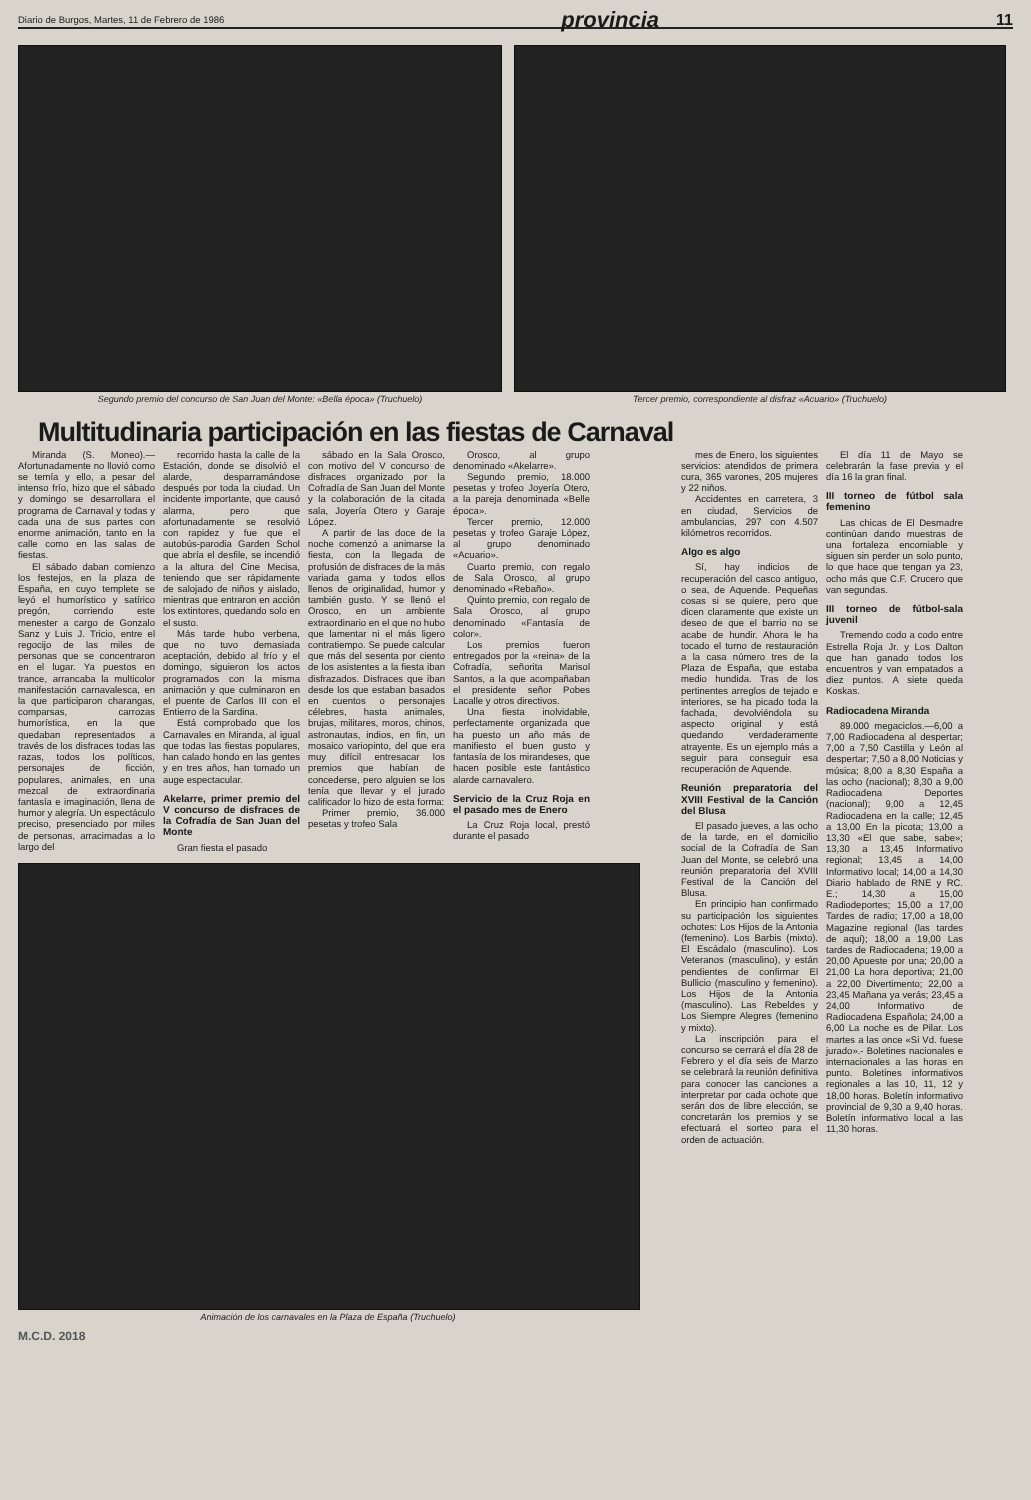Diario de Burgos, Martes, 11 de Febrero de 1986 provincia 11
Segundo premio del concurso de San Juan del Monte: «Bella época» (Truchuelo)
Tercer premio, correspondiente al disfraz «Acuario» (Truchuelo)
Multitudinaria participación en las fiestas de Carnaval
Miranda (S. Moneo).— Afortunadamente no llovió como se temía y ello, a pesar del intenso frío, hizo que el sábado y domingo se desarrollara el programa de Carnaval y todas y cada una de sus partes con enorme animación, tanto en la calle como en las salas de fiestas.
El sábado daban comienzo los festejos, en la plaza de España, en cuyo templete se leyó el humorístico y satírico pregón, corriendo este menester a cargo de Gonzalo Sanz y Luis J. Tricio, entre el regocijo de las miles de personas que se concentraron en el lugar. Ya puestos en trance, arrancaba la multicolor manifestación carnavalesca, en la que participaron charangas, comparsas, carrozas humorística, en la que quedaban representados a través de los disfraces todas las razas, todos los políticos, personajes de ficción, populares, animales, en una mezcal de extraordinaria fantasía e imaginación, llena de humor y alegría. Un espectáculo preciso, presenciado por miles de personas, arracimadas a lo largo del
recorrido hasta la calle de la Estación, donde se disolvió el alarde, desparramándose después por toda la ciudad. Un incidente importante, que causó alarma, pero que afortunadamente se resolvió con rapidez y fue que el autobús-parodia Garden Schol que abría el desfile, se incendió a la altura del Cine Mecisa, teniendo que ser rápidamente de salojado de niños y aislado, mientras que entraron en acción los extintores, quedando solo en el susto.
Más tarde hubo verbena, que no tuvo demasiada aceptación, debido al frío y el domingo, siguieron los actos programados con la misma animación y que culminaron en el puente de Carlos III con el Entierro de la Sardina.
Está comprobado que los Carnavales en Miranda, al igual que todas las fiestas populares, han calado hondo en las gentes y en tres años, han tomado un auge espectacular.
Akelarre, primer premio del V concurso de disfraces de la Cofradía de San Juan del Monte
Gran fiesta el pasado
sábado en la Sala Orosco, con motivo del V concurso de disfraces organizado por la Cofradía de San Juan del Monte y la colaboración de la citada sala, Joyería Otero y Garaje López.
A partir de las doce de la noche comenzó a animarse la fiesta, con la llegada de profusión de disfraces de la más variada gama y todos ellos llenos de originalidad, humor y también gusto. Y se llenó el Orosco, en un ambiente extraordinario en el que no hubo que lamentar ni el más ligero contratiempo. Se puede calcular que más del sesenta por ciento de los asistentes a la fiesta iban disfrazados. Disfraces que iban desde los que estaban basados en cuentos o personajes célebres, hasta animales, brujas, militares, moros, chinos, astronautas, indios, en fin, un mosaico variopinto, del que era muy difícil entresacar los premios que habían de concederse, pero alguien se los tenía que llevar y el jurado calificador lo hizo de esta forma:
Primer premio, 36.000 pesetas y trofeo Sala
Orosco, al grupo denominado «Akelarre».
Segundo premio, 18.000 pesetas y trofeo Joyería Otero, a la pareja denominada «Belle época».
Tercer premio, 12.000 pesetas y trofeo Garaje López, al grupo denominado «Acuario».
Cuarto premio, con regalo de Sala Orosco, al grupo denominado «Rebaño».
Quinto premio, con regalo de Sala Orosco, al grupo denominado «Fantasía de color».
Los premios fueron entregados por la «reina» de la Cofradía, señorita Marisol Santos, a la que acompañaban el presidente señor Pobes Lacalle y otros directivos.
Una fiesta inolvidable, perfectamente organizada que ha puesto un año más de manifiesto el buen gusto y fantasía de los mirandeses, que hacen posible este fantástico alarde carnavalero.
Servicio de la Cruz Roja en el pasado mes de Enero
La Cruz Roja local, prestó durante el pasado
Animación de los carnavales en la Plaza de España (Truchuelo)
mes de Enero, los siguientes servicios: atendidos de primera cura, 365 varones, 205 mujeres y 22 niños.
Accidentes en carretera, 3 en ciudad, Servicios de ambulancias, 297 con 4.507 kilómetros recorridos.
Algo es algo
Sí, hay indicios de recuperación del casco antiguo, o sea, de Aquende. Pequeñas cosas si se quiere, pero que dicen claramente que existe un deseo de que el barrio no se acabe de hundir. Ahora le ha tocado el turno de restauración a la casa número tres de la Plaza de España, que estaba medio hundida. Tras de los pertinentes arreglos de tejado e interiores, se ha picado toda la fachada, devolviéndola su aspecto original y está quedando verdaderamente atrayente. Es un ejemplo más a seguir para conseguir esa recuperación de Aquende.
Reunión preparatoria del XVIII Festival de la Canción del Blusa
El pasado jueves, a las ocho de la tarde, en el domicilio social de la Cofradía de San Juan del Monte, se celebró una reunión preparatoria del XVIII Festival de la Canción del Blusa.
En principio han confirmado su participación los siguientes ochotes: Los Hijos de la Antonia (femenino). Los Barbis (mixto). El Escádalo (masculino). Los Veteranos (masculino), y están pendientes de confirmar El Bullicio (masculino y femenino). Los Hijos de la Antonia (masculino). Las Rebeldes y Los Siempre Alegres (femenino y mixto).
La inscripción para el concurso se cerrará el día 28 de Febrero y el día seis de Marzo se celebrará la reunión definitiva para conocer las canciones a interpretar por cada ochote que serán dos de libre elección, se concretarán los premios y se efectuará el sorteo para el orden de actuación.
El día 11 de Mayo se celebrarán la fase previa y el día 16 la gran final.
III torneo de fútbol sala femenino
Las chicas de El Desmadre continúan dando muestras de una fortaleza encomiable y siguen sin perder un solo punto, lo que hace que tengan ya 23, ocho más que C.F. Crucero que van segundas.
III torneo de fútbol-sala juvenil
Tremendo codo a codo entre Estrella Roja Jr. y Los Dalton que han ganado todos los encuentros y van empatados a diez puntos. A siete queda Koskas.
Radiocadena Miranda
89.000 megaciclos.—6,00 a 7,00 Radiocadena al despertar; 7,00 a 7,50 Castilla y León al despertar; 7,50 a 8,00 Noticias y música; 8,00 a 8,30 España a las ocho (nacional); 8,30 a 9,00 Radiocadena Deportes (nacional); 9,00 a 12,45 Radiocadena en la calle; 12,45 a 13,00 En la picota; 13,00 a 13,30 «El que sabe, sabe»; 13,30 a 13,45 Informativo regional; 13,45 a 14,00 Informativo local; 14,00 a 14,30 Diario hablado de RNE y RC. E.; 14,30 a 15,00 Radiodeportes; 15,00 a 17,00 Tardes de radio; 17,00 a 18,00 Magazine regional (las tardes de aquí); 18,00 a 19,00 Las tardes de Radiocadena; 19,00 a 20,00 Apueste por una; 20,00 a 21,00 La hora deportiva; 21,00 a 22,00 Divertimento; 22,00 a 23,45 Mañana ya verás; 23,45 a 24,00 Informativo de Radiocadena Española; 24,00 a 6,00 La noche es de Pilar. Los martes a las once «Si Vd. fuese jurado».- Boletines nacionales e internacionales a las horas en punto. Boletines informativos regionales a las 10, 11, 12 y 18,00 horas. Boletín informativo provincial de 9,30 a 9,40 horas. Boletín informativo local a las 11,30 horas.
M.C.D. 2018